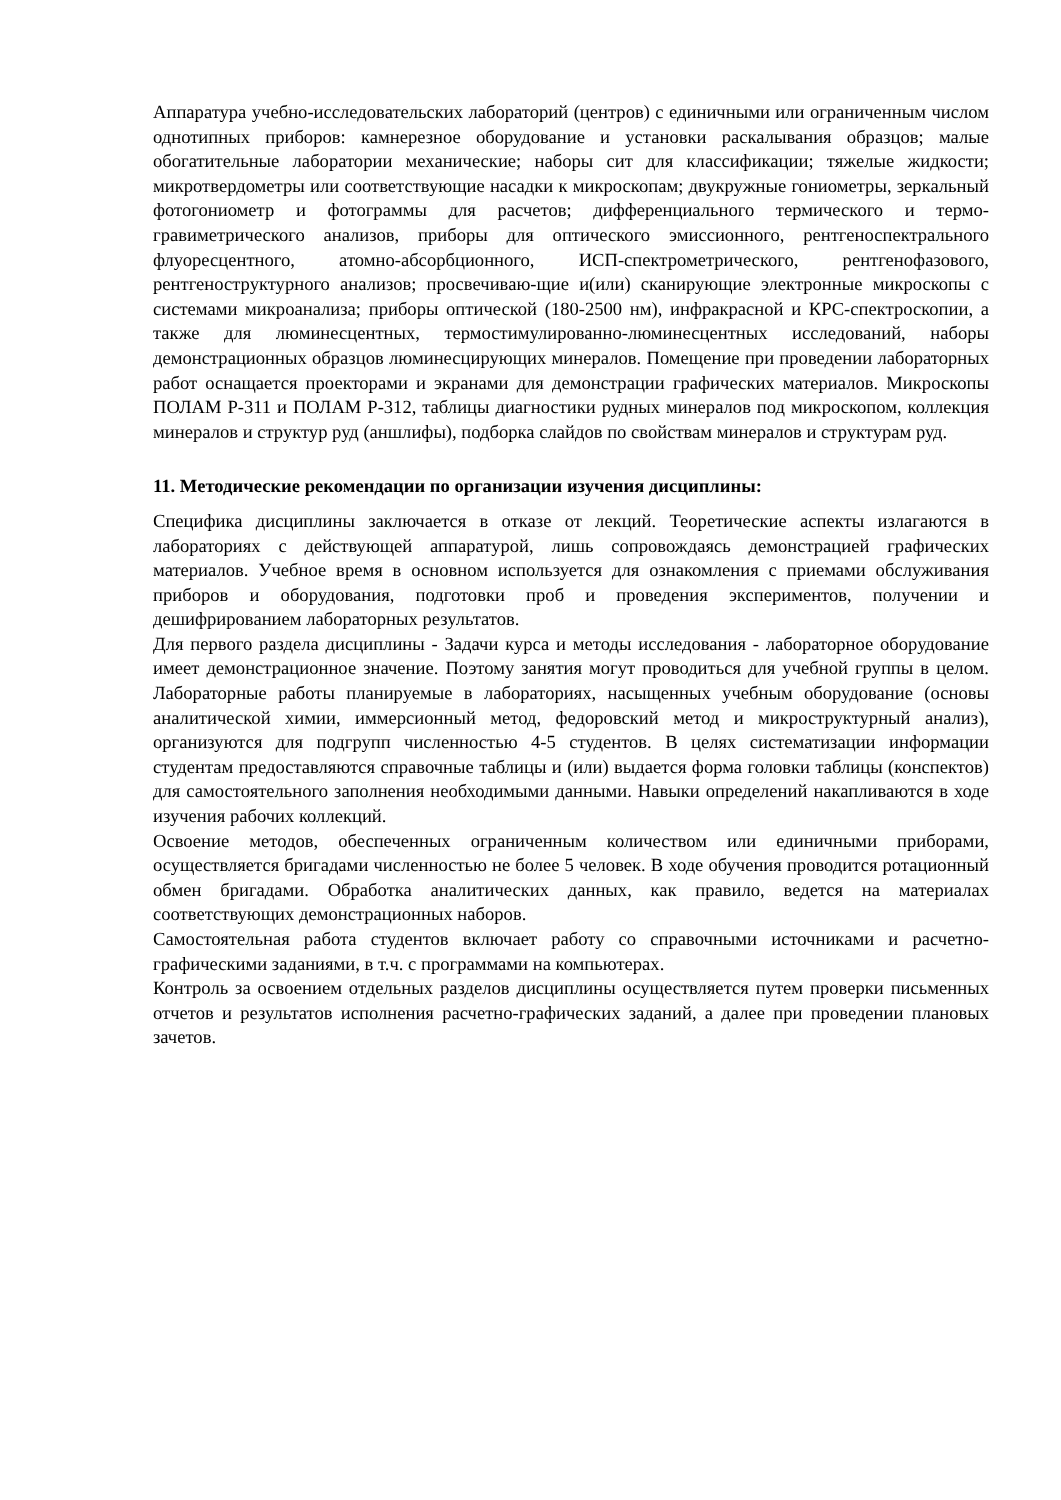Аппаратура учебно-исследовательских лабораторий (центров) с единичными или ограниченным числом однотипных приборов: камнерезное оборудование и установки раскалывания образцов; малые обогатительные лаборатории механические; наборы сит для классификации; тяжелые жидкости; микротвердометры или соответствующие насадки к микроскопам; двукружные гониометры, зеркальный фотогониометр и фотограммы для расчетов; дифференциального термического и термо-гравиметрического анализов, приборы для оптического эмиссионного, рентгеноспектрального флуоресцентного, атомно-абсорбционного, ИСП-спектрометрического, рентгенофазового, рентгеноструктурного анализов; просвечиваю-щие и(или) сканирующие электронные микроскопы с системами микроанализа; приборы оптической (180-2500 нм), инфракрасной и КРС-спектроскопии, а также для люминесцентных, термостимулированно-люминесцентных исследований, наборы демонстрационных образцов люминесцирующих минералов. Помещение при проведении лабораторных работ оснащается проекторами и экранами для демонстрации графических материалов. Микроскопы ПОЛАМ Р-311 и ПОЛАМ Р-312, таблицы диагностики рудных минералов под микроскопом, коллекция минералов и структур руд (аншлифы), подборка слайдов по свойствам минералов и структурам руд.
11. Методические рекомендации по организации изучения дисциплины:
Специфика дисциплины заключается в отказе от лекций. Теоретические аспекты излагаются в лабораториях с действующей аппаратурой, лишь сопровождаясь демонстрацией графических материалов. Учебное время в основном используется для ознакомления с приемами обслуживания приборов и оборудования, подготовки проб и проведения экспериментов, получении и дешифрированием лабораторных результатов.
Для первого раздела дисциплины - Задачи курса и методы исследования - лабораторное оборудование имеет демонстрационное значение. Поэтому занятия могут проводиться для учебной группы в целом. Лабораторные работы планируемые в лабораториях, насыщенных учебным оборудование (основы аналитической химии, иммерсионный метод, федоровский метод и микроструктурный анализ), организуются для подгрупп численностью 4-5 студентов. В целях систематизации информации студентам предоставляются справочные таблицы и (или) выдается форма головки таблицы (конспектов) для самостоятельного заполнения необходимыми данными. Навыки определений накапливаются в ходе изучения рабочих коллекций.
Освоение методов, обеспеченных ограниченным количеством или единичными приборами, осуществляется бригадами численностью не более 5 человек. В ходе обучения проводится ротационный обмен бригадами. Обработка аналитических данных, как правило, ведется на материалах соответствующих демонстрационных наборов.
Самостоятельная работа студентов включает работу со справочными источниками и расчетно-графическими заданиями, в т.ч. с программами на компьютерах.
Контроль за освоением отдельных разделов дисциплины осуществляется путем проверки письменных отчетов и результатов исполнения расчетно-графических заданий, а далее при проведении плановых зачетов.